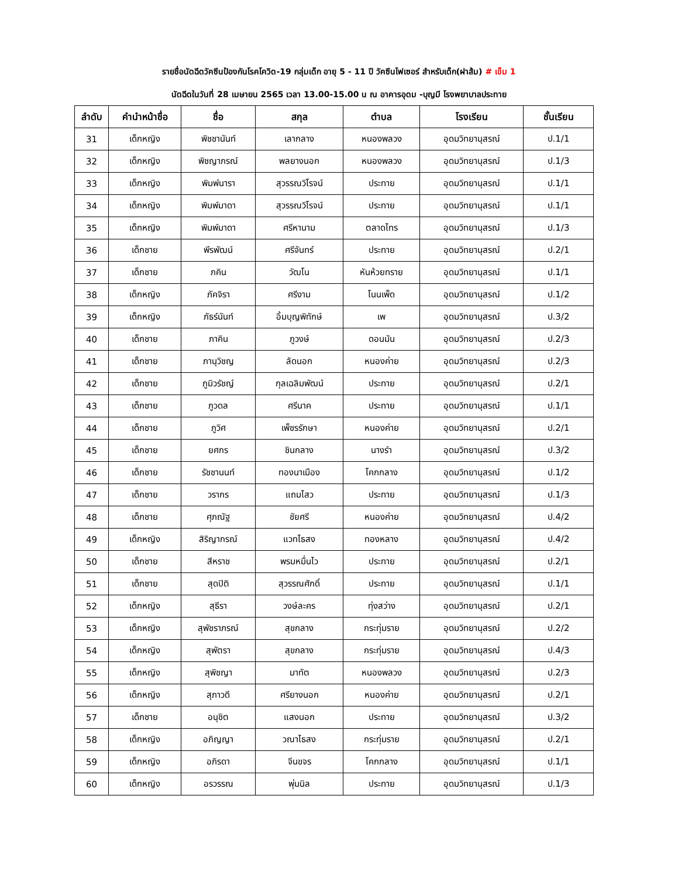รายชื่อนัดฉีดวัคซีนป้องกันโรคโควิด-19 กลุ่มเด็ก อายุ 5 - 11 ปี วัคซีนไฟเซอร์ สำหรับเด็ก(ฝาส้ม) # เข็ม 1
นัดฉีดในวันที่ 28 เมษายน 2565 เวลา 13.00-15.00 น ณ อาคารอุดม -บุญมี โรงพยาบาลประทาย
| ลำดับ | คำนำหน้าชื่อ | ชื่อ | สกุล | ตำบล | โรงเรียน | ชั้นเรียน |
| --- | --- | --- | --- | --- | --- | --- |
| 31 | เด็กหญิง | พิชชานันท์ | เลากลาง | หนองพลวง | อุดมวิทยานุสรณ์ | ป.1/1 |
| 32 | เด็กหญิง | พิชญาภรณ์ | พลยางนอก | หนองพลวง | อุดมวิทยานุสรณ์ | ป.1/3 |
| 33 | เด็กหญิง | พิมพ์นารา | สุวรรณวิโรจน์ | ประทาย | อุดมวิทยานุสรณ์ | ป.1/1 |
| 34 | เด็กหญิง | พิมพ์มาดา | สุวรรณวิโรจน์ | ประทาย | อุดมวิทยานุสรณ์ | ป.1/1 |
| 35 | เด็กหญิง | พิมพ์มาดา | ศรีหานาม | ตลาดไทร | อุดมวิทยานุสรณ์ | ป.1/3 |
| 36 | เด็กชาย | พีรพัฒน์ | ศรีจันทร์ | ประทาย | อุดมวิทยานุสรณ์ | ป.2/1 |
| 37 | เด็กชาย | ภคิน | วัฒโน | หันห้วยทราย | อุดมวิทยานุสรณ์ | ป.1/1 |
| 38 | เด็กหญิง | ภัคจิรา | ศรีงาม | โนนเพ็ด | อุดมวิทยานุสรณ์ | ป.1/2 |
| 39 | เด็กหญิง | ภัธร์นันท์ | อิ้มบุญพิทักษ์ | เพ | อุดมวิทยานุสรณ์ | ป.3/2 |
| 40 | เด็กชาย | ภาคิน | ภูวงษ์ | ดอนมัน | อุดมวิทยานุสรณ์ | ป.2/3 |
| 41 | เด็กชาย | ภานุวิชญ | ลัดนอก | หนองค่าย | อุดมวิทยานุสรณ์ | ป.2/3 |
| 42 | เด็กชาย | ภูมิวรัชญ์ | กุลเฉลิมพัฒน์ | ประทาย | อุดมวิทยานุสรณ์ | ป.2/1 |
| 43 | เด็กชาย | ภูวดล | ศรีนาค | ประทาย | อุดมวิทยานุสรณ์ | ป.1/1 |
| 44 | เด็กชาย | ภูวิศ | เพ็ชรรักษา | หนองค่าย | อุดมวิทยานุสรณ์ | ป.2/1 |
| 45 | เด็กชาย | ยศกร | ชินกลาง | นางรำ | อุดมวิทยานุสรณ์ | ป.3/2 |
| 46 | เด็กชาย | รัชชานนท์ | ทองนาเมือง | โคกกลาง | อุดมวิทยานุสรณ์ | ป.1/2 |
| 47 | เด็กชาย | วรากร | แถมไสว | ประทาย | อุดมวิทยานุสรณ์ | ป.1/3 |
| 48 | เด็กชาย | ศุภณัฐ | ชัยศรี | หนองค่าย | อุดมวิทยานุสรณ์ | ป.4/2 |
| 49 | เด็กหญิง | สิริญากรณ์ | แวทไธสง | ทองหลาง | อุดมวิทยานุสรณ์ | ป.4/2 |
| 50 | เด็กชาย | สีหราช | พรมหมื่นไว | ประทาย | อุดมวิทยานุสรณ์ | ป.2/1 |
| 51 | เด็กชาย | สุดปิติ | สุวรรณศักดิ์ | ประทาย | อุดมวิทยานุสรณ์ | ป.1/1 |
| 52 | เด็กหญิง | สุธีรา | วงษ์ละคร | ทุ่งสว่าง | อุดมวิทยานุสรณ์ | ป.2/1 |
| 53 | เด็กหญิง | สุพัชราภรณ์ | สุขกลาง | กระทุ่มราย | อุดมวิทยานุสรณ์ | ป.2/2 |
| 54 | เด็กหญิง | สุพัตรา | สุขกลาง | กระทุ่มราย | อุดมวิทยานุสรณ์ | ป.4/3 |
| 55 | เด็กหญิง | สุพิชญา | มาทัต | หนองพลวง | อุดมวิทยานุสรณ์ | ป.2/3 |
| 56 | เด็กหญิง | สุภาวดี | ศรียางนอก | หนองค่าย | อุดมวิทยานุสรณ์ | ป.2/1 |
| 57 | เด็กชาย | อนุชิต | แสงนอก | ประทาย | อุดมวิทยานุสรณ์ | ป.3/2 |
| 58 | เด็กหญิง | อภิญญา | วณาไธสง | กระทุ่มราย | อุดมวิทยานุสรณ์ | ป.2/1 |
| 59 | เด็กหญิง | อภิรดา | จีนขจร | โคกกลาง | อุดมวิทยานุสรณ์ | ป.1/1 |
| 60 | เด็กหญิง | อรวรรณ | พุ่มนิล | ประทาย | อุดมวิทยานุสรณ์ | ป.1/3 |